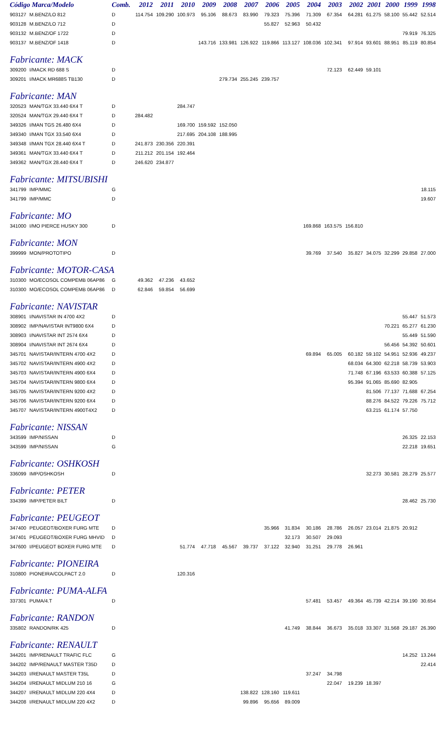| Código Marca/Modelo | | Comb. | 2012 | 2011 | 2010 | 2009 | 2008 | 2007 | 2006 | 2005 | 2004 | 2003 | 2002 | 2001 | 2000 | 1999 | 1998 |
| --- | --- | --- | --- | --- | --- | --- | --- | --- | --- | --- | --- | --- | --- | --- | --- | --- | --- |
| 903127 | M.BENZ/LO 812 | D | 114.754 | 109.290 | 100.973 | 95.106 | 88.673 | 83.990 | 79.323 | 75.396 | 71.309 | 67.354 | 64.281 | 61.275 | 58.100 | 55.442 | 52.514 |
| 903128 | M.BENZ/LO 712 | D | | | | | | | 55.827 | 52.963 | 50.432 | | | | | | |
| 903132 | M.BENZ/OF 1722 | D | | | | | | | | | | | | | | 79.919 | 76.325 |
| 903137 | M.BENZ/OF 1418 | D | | | | 143.716 | 133.981 | 126.922 | 119.866 | 113.127 | 108.036 | 102.341 | 97.914 | 93.601 | 88.951 | 85.119 | 80.854 |
| Fabricante: MACK | | | | | | | | | | | | | | | | | |
| 309200 | I/MACK RD 688 S | D | | | | | | | | | | 72.123 | 62.449 | 59.101 | | | |
| 309201 | I/MACK MR688S TB130 | D | | | | | 279.734 | 255.245 | 239.757 | | | | | | | | |
| Fabricante: MAN | | | | | | | | | | | | | | | | | |
| 320523 | MAN/TGX 33.440 6X4 T | D | | | 284.747 | | | | | | | | | | | | |
| 320524 | MAN/TGX 29.440 6X4 T | D | 284.482 | | | | | | | | | | | | | | |
| 349326 | I/MAN TGS 26.480 6X4 | D | | | 169.700 | 159.592 | 152.050 | | | | | | | | | | |
| 349340 | I/MAN TGX 33.540 6X4 | D | | | 217.695 | 204.108 | 188.995 | | | | | | | | | | |
| 349348 | I/MAN TGX 28.440 6X4 T | D | 241.873 | 230.356 | 220.391 | | | | | | | | | | | | |
| 349361 | MAN/TGX 33.440 6X4 T | D | 211.212 | 201.154 | 192.464 | | | | | | | | | | | | |
| 349362 | MAN/TGX 28.440 6X4 T | D | 246.620 | 234.877 | | | | | | | | | | | | | |
| Fabricante: MITSUBISHI | | | | | | | | | | | | | | | | | |
| 341799 | IMP/MMC | G | | | | | | | | | | | | | | | 18.115 |
| 341799 | IMP/MMC | D | | | | | | | | | | | | | | | 19.607 |
| Fabricante: MO | | | | | | | | | | | | | | | | | |
| 341000 | I/MO PIERCE HUSKY 300 | D | | | | | | | | | 169.868 | 163.575 | 156.810 | | | | |
| Fabricante: MON | | | | | | | | | | | | | | | | | |
| 399999 | MON/PROTOTIPO | D | | | | | | | | | 39.769 | 37.540 | 35.827 | 34.075 | 32.299 | 29.858 | 27.000 |
| Fabricante: MOTOR-CASA | | | | | | | | | | | | | | | | | |
| 310300 | MO/ECOSOL COMPEMB 06AP86 | G | 49.362 | 47.236 | 43.652 | | | | | | | | | | | | |
| 310300 | MO/ECOSOL COMPEMB 06AP86 | D | 62.846 | 59.854 | 56.699 | | | | | | | | | | | | |
| Fabricante: NAVISTAR | | | | | | | | | | | | | | | | | |
| 308901 | I/NAVISTAR IN 4700 4X2 | D | | | | | | | | | | | | | | 55.447 | 51.573 |
| 308902 | IMP/NAVISTAR INT9800 6X4 | D | | | | | | | | | | | | | 70.221 | 65.277 | 61.230 |
| 308903 | I/NAVISTAR INT 2574 6X4 | D | | | | | | | | | | | | | | 55.449 | 51.590 |
| 308904 | I/NAVISTAR INT 2674 6X4 | D | | | | | | | | | | | | | 56.456 | 54.392 | 50.601 |
| 345701 | NAVISTAR/INTERN 4700 4X2 | D | | | | | | | | | 69.894 | 65.005 | 60.182 | 59.102 | 54.951 | 52.936 | 49.237 |
| 345702 | NAVISTAR/INTERN 4900 4X2 | D | | | | | | | | | | | 68.034 | 64.300 | 62.218 | 58.739 | 53.903 |
| 345703 | NAVISTAR/INTERN 4900 6X4 | D | | | | | | | | | | | 71.748 | 67.196 | 63.533 | 60.388 | 57.125 |
| 345704 | NAVISTAR/INTERN 9800 6X4 | D | | | | | | | | | | | 95.394 | 91.065 | 85.690 | 82.905 | |
| 345705 | NAVISTAR/INTERN 9200 4X2 | D | | | | | | | | | | | | 81.506 | 77.137 | 71.688 | 67.254 |
| 345706 | NAVISTAR/INTERN 9200 6X4 | D | | | | | | | | | | | | 88.276 | 84.522 | 79.226 | 75.712 |
| 345707 | NAVISTAR/INTERN 4900T4X2 | D | | | | | | | | | | | | 63.215 | 61.174 | 57.750 | |
| Fabricante: NISSAN | | | | | | | | | | | | | | | | | |
| 343599 | IMP/NISSAN | D | | | | | | | | | | | | | | 26.325 | 22.153 |
| 343599 | IMP/NISSAN | G | | | | | | | | | | | | | | 22.218 | 19.651 |
| Fabricante: OSHKOSH | | | | | | | | | | | | | | | | | |
| 336099 | IMP/OSHKOSH | D | | | | | | | | | | | | 32.273 | 30.581 | 28.279 | 25.577 |
| Fabricante: PETER | | | | | | | | | | | | | | | | | |
| 334399 | IMP/PETER BILT | D | | | | | | | | | | | | | | 28.462 | 25.730 |
| Fabricante: PEUGEOT | | | | | | | | | | | | | | | | | |
| 347400 | PEUGEOT/BOXER FURG MTE | D | | | | | | | 35.966 | 31.834 | 30.186 | 28.786 | 26.057 | 23.014 | 21.875 | 20.912 | |
| 347401 | PEUGEOT/BOXER FURG MHVID | D | | | | | | | | 32.173 | 30.507 | 29.093 | | | | | |
| 347600 | I/PEUGEOT BOXER FURG MTE | D | | | 51.774 | 47.718 | 45.567 | 39.737 | 37.122 | 32.940 | 31.251 | 29.778 | 26.961 | | | | |
| Fabricante: PIONEIRA | | | | | | | | | | | | | | | | | |
| 310800 | PIONEIRA/COLPACT 2.0 | D | | | 120.316 | | | | | | | | | | | | |
| Fabricante: PUMA-ALFA | | | | | | | | | | | | | | | | | |
| 337301 | PUMA/4.T | D | | | | | | | | | 57.481 | 53.457 | 49.364 | 45.739 | 42.214 | 39.190 | 30.654 |
| Fabricante: RANDON | | | | | | | | | | | | | | | | | |
| 335802 | RANDON/RK 425 | D | | | | | | | | 41.749 | 38.844 | 36.673 | 35.018 | 33.307 | 31.568 | 29.187 | 26.390 |
| Fabricante: RENAULT | | | | | | | | | | | | | | | | | |
| 344201 | IMP/RENAULT TRAFIC FLC | G | | | | | | | | | | | | | | 14.252 | 13.244 |
| 344202 | IMP/RENAULT MASTER T35D | D | | | | | | | | | | | | | | | 22.414 |
| 344203 | I/RENAULT MASTER T35L | D | | | | | | | | | 37.247 | 34.798 | | | | | |
| 344204 | I/RENAULT MIDLUM 210 16 | G | | | | | | | | | | 22.047 | 19.239 | 18.397 | | | |
| 344207 | I/RENAULT MIDLUM 220 4X4 | D | | | | | | 138.822 | 128.160 | 119.611 | | | | | | | |
| 344208 | I/RENAULT MIDLUM 220 4X2 | D | | | | | | 99.896 | 95.656 | 89.009 | | | | | | | |